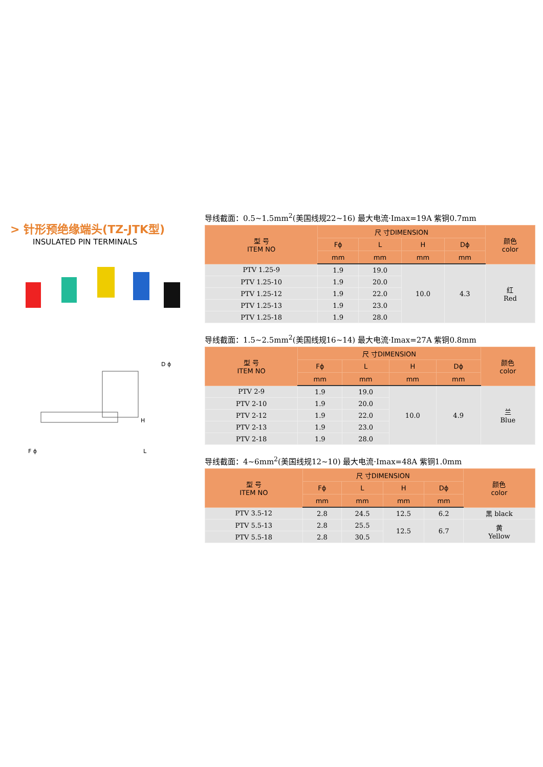> 针形预绝缘端头(TZ-JTK型)
INSULATED PIN TERMINALS
D ϕ
H
L
F ϕ
导线截面：0.5~1.5mm<sup>2</sup>(美国线规22~16) 最大电流·Imax=19A 紫铜0.7mm
| 型 号 ITEM NO | 尺 寸DIMENSION | | | | 颜色 color |
| --- | --- | --- | --- | --- | --- |
| | Fϕ | L | H | Dϕ | |
| | mm | mm | mm | mm | |
| PTV 1.25-9 | 1.9 | 19.0 | 10.0 | 4.3 | 红 Red |
| PTV 1.25-10 | 1.9 | 20.0 | | | |
| PTV 1.25-12 | 1.9 | 22.0 | | | |
| PTV 1.25-13 | 1.9 | 23.0 | | | |
| PTV 1.25-18 | 1.9 | 28.0 | | | |
导线截面：1.5~2.5mm<sup>2</sup>(美国线规16~14) 最大电流·Imax=27A 紫铜0.8mm
| 型 号 ITEM NO | 尺 寸DIMENSION | | | | 颜色 color |
| --- | --- | --- | --- | --- | --- |
| | Fϕ | L | H | Dϕ | |
| | mm | mm | mm | mm | |
| PTV 2-9 | 1.9 | 19.0 | 10.0 | 4.9 | 兰 Blue |
| PTV 2-10 | 1.9 | 20.0 | | | |
| PTV 2-12 | 1.9 | 22.0 | | | |
| PTV 2-13 | 1.9 | 23.0 | | | |
| PTV 2-18 | 1.9 | 28.0 | | | |
导线截面：4~6mm<sup>2</sup>(美国线规12~10) 最大电流·Imax=48A 紫铜1.0mm
| 型 号 ITEM NO | 尺 寸DIMENSION | | | | 颜色 color |
| --- | --- | --- | --- | --- | --- |
| | Fϕ | L | H | Dϕ | |
| | mm | mm | mm | mm | |
| PTV 3.5-12 | 2.8 | 24.5 | 12.5 | 6.2 | 黑 black |
| PTV 5.5-13 | 2.8 | 25.5 | 12.5 | 6.7 | 黄 Yellow |
| PTV 5.5-18 | 2.8 | 30.5 | | | |